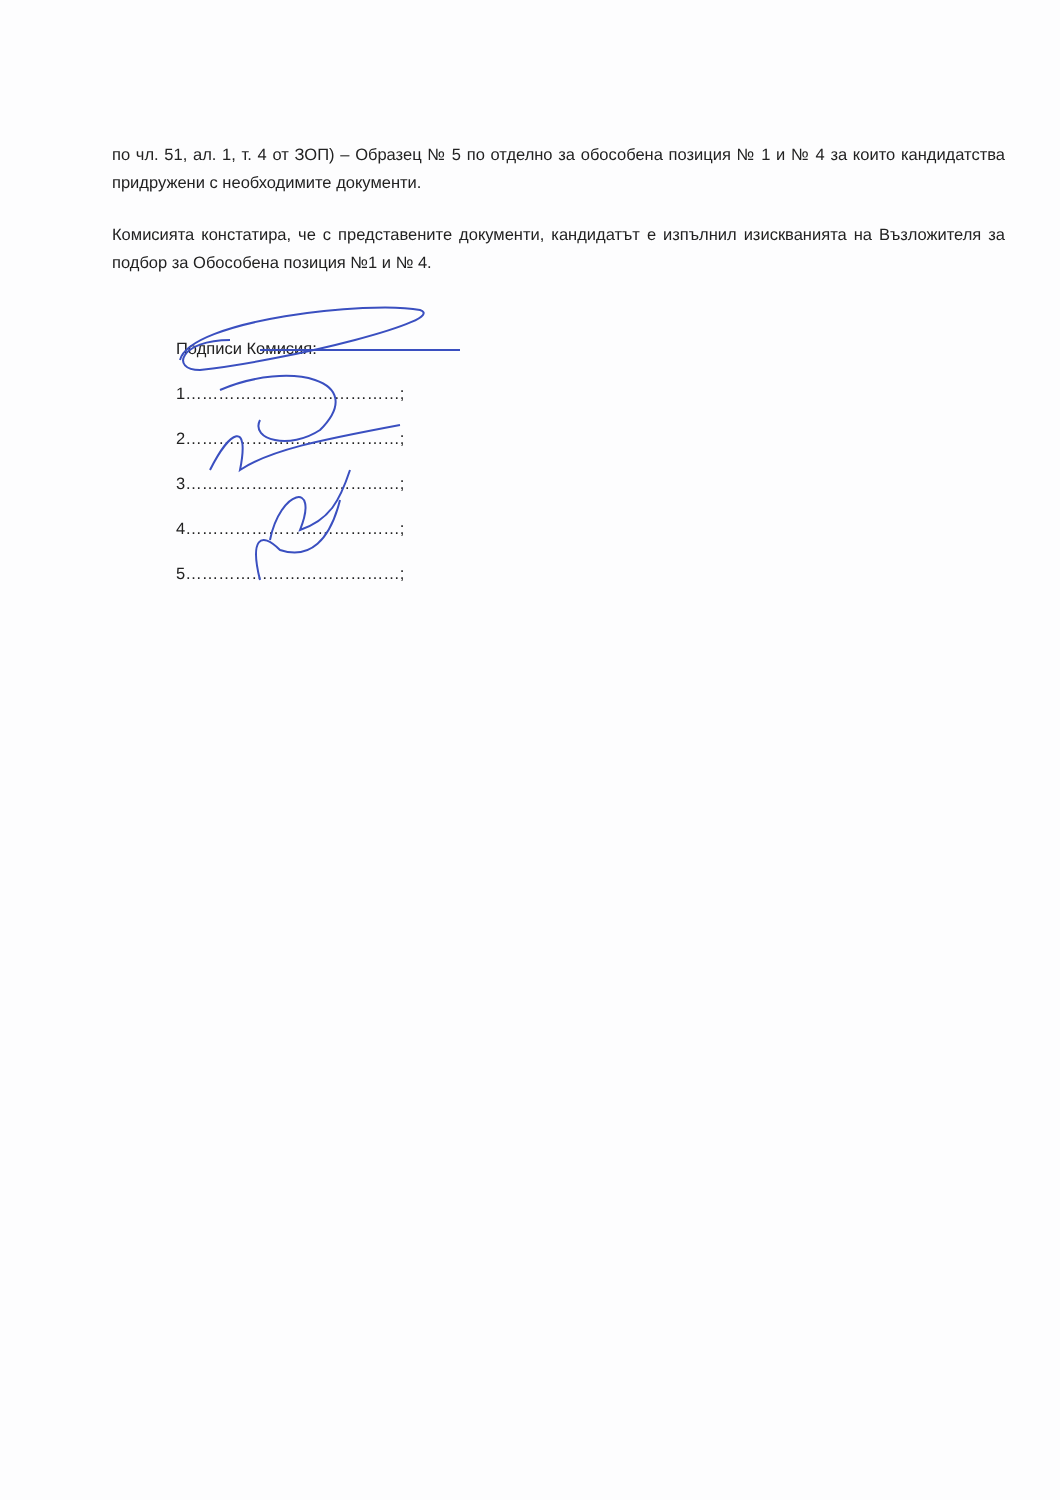по чл. 51, ал. 1, т. 4 от ЗОП) – Образец № 5 по отделно за обособена позиция № 1 и № 4 за които кандидатства придружени с необходимите документи.
Комисията констатира, че с представените документи, кандидатът е изпълнил изискванията на Възложителя за подбор за Обособена позиция №1 и № 4.
Подписи Комисия:
1…………………………………;
2…………………………………;
3…………………………………;
4…………………………………;
5…………………………………;